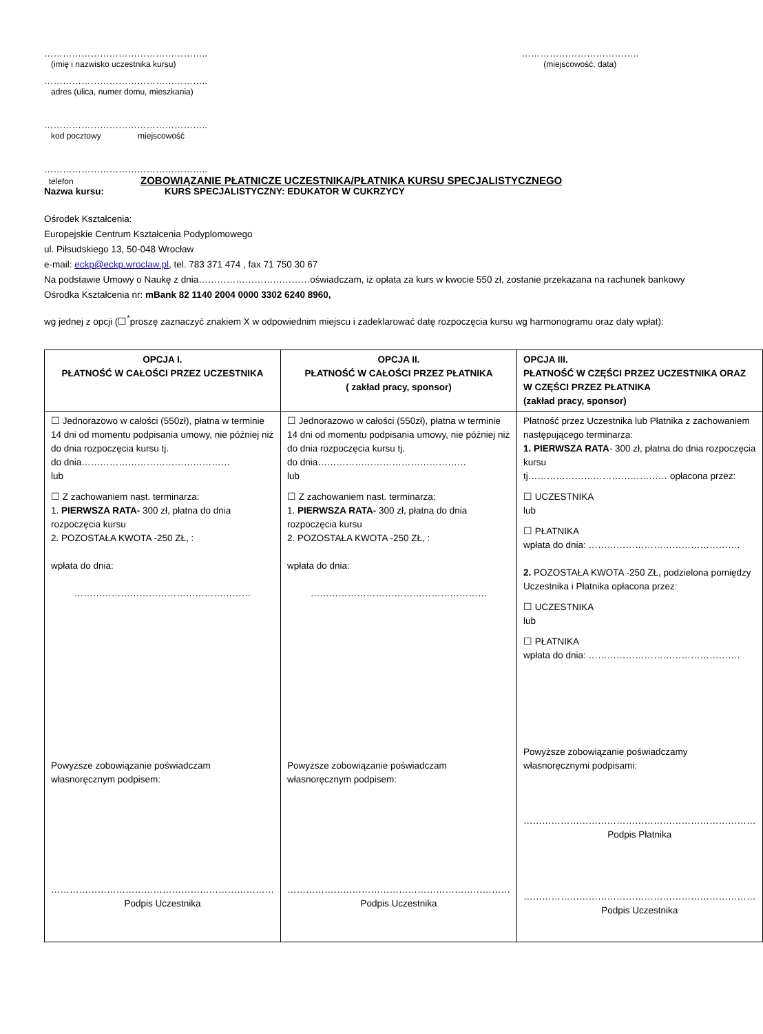……………………………………………..
(imię i nazwisko uczestnika kursu)
………………………………..
(miejscowość, data)
……………………………………………..
adres (ulica, numer domu, mieszkania)
……………………………………………..
kod pocztowy miejscowość
……………………………………………..
telefon ZOBOWIĄZANIE PŁATNICZE UCZESTNIKA/PŁATNIKA KURSU SPECJALISTYCZNEGO
Nazwa kursu: KURS SPECJALISTYCZNY: EDUKATOR W CUKRZYCY
Ośrodek Kształcenia:
Europejskie Centrum Kształcenia Podyplomowego
ul. Piłsudskiego 13, 50-048 Wrocław
e-mail: eckp@eckp.wroclaw.pl, tel. 783 371 474 , fax 71 750 30 67
Na podstawie Umowy o Naukę z dnia………………………………oświadczam, iż opłata za kurs w kwocie 550 zł, zostanie przekazana na rachunek bankowy Ośrodka Kształcenia nr: mBank 82 1140 2004 0000 3302 6240 8960,
wg jednej z opcji (☐<sup>*</sup>proszę zaznaczyć znakiem X w odpowiednim miejscu i zadeklarować datę rozpoczęcia kursu wg harmonogramu oraz daty wpłat):
| OPCJA I. PŁATNOŚĆ W CAŁOŚCI PRZEZ UCZESTNIKA | OPCJA II. PŁATNOŚĆ W CAŁOŚCI PRZEZ PŁATNIKA ( zakład pracy, sponsor) | OPCJA III. PŁATNOŚĆ W CZĘŚCI PRZEZ UCZESTNIKA ORAZ W CZĘŚCI PRZEZ PŁATNIKA (zakład pracy, sponsor) |
| --- | --- | --- |
| ☐ Jednorazowo w całości (550zł), płatna w terminie 14 dni od momentu podpisania umowy, nie później niż do dnia rozpoczęcia kursu tj. do dnia………………………………………… lub ☐ Z zachowaniem nast. terminarza: 1. PIERWSZA RATA- 300 zł, płatna do dnia rozpoczęcia kursu 2. POZOSTAŁA KWOTA -250 ZŁ, : wpłata do dnia: ………………………………………………… Powyższe zobowiązanie poświadczam własnoręcznym podpisem: ……………………………………………………………… Podpis Uczestnika | ☐ Jednorazowo w całości (550zł), płatna w terminie 14 dni od momentu podpisania umowy, nie później niż do dnia rozpoczęcia kursu tj. do dnia………………………………………… lub ☐ Z zachowaniem nast. terminarza: 1. PIERWSZA RATA- 300 zł, płatna do dnia rozpoczęcia kursu 2. POZOSTAŁA KWOTA -250 ZŁ, : wpłata do dnia: ………………………………………………… Powyższe zobowiązanie poświadczam własnoręcznym podpisem: ……………………………………………………………… Podpis Uczestnika | Płatność przez Uczestnika lub Płatnika z zachowaniem następującego terminarza: 1. PIERWSZA RATA - 300 zł, płatna do dnia rozpoczęcia kursu tj……………………………………… opłacona przez: ☐ UCZESTNIKA lub ☐ PŁATNIKA wpłata do dnia: …………………………………………. 2. POZOSTAŁA KWOTA -250 ZŁ, podzielona pomiędzy Uczestnika i Płatnika opłacona przez: ☐ UCZESTNIKA lub ☐ PŁATNIKA wpłata do dnia: …………………………………………. Powyższe zobowiązanie poświadczamy własnoręcznymi podpisami: ………………………………………………………………… Podpis Płatnika ………………………………………………………………… Podpis Uczestnika |